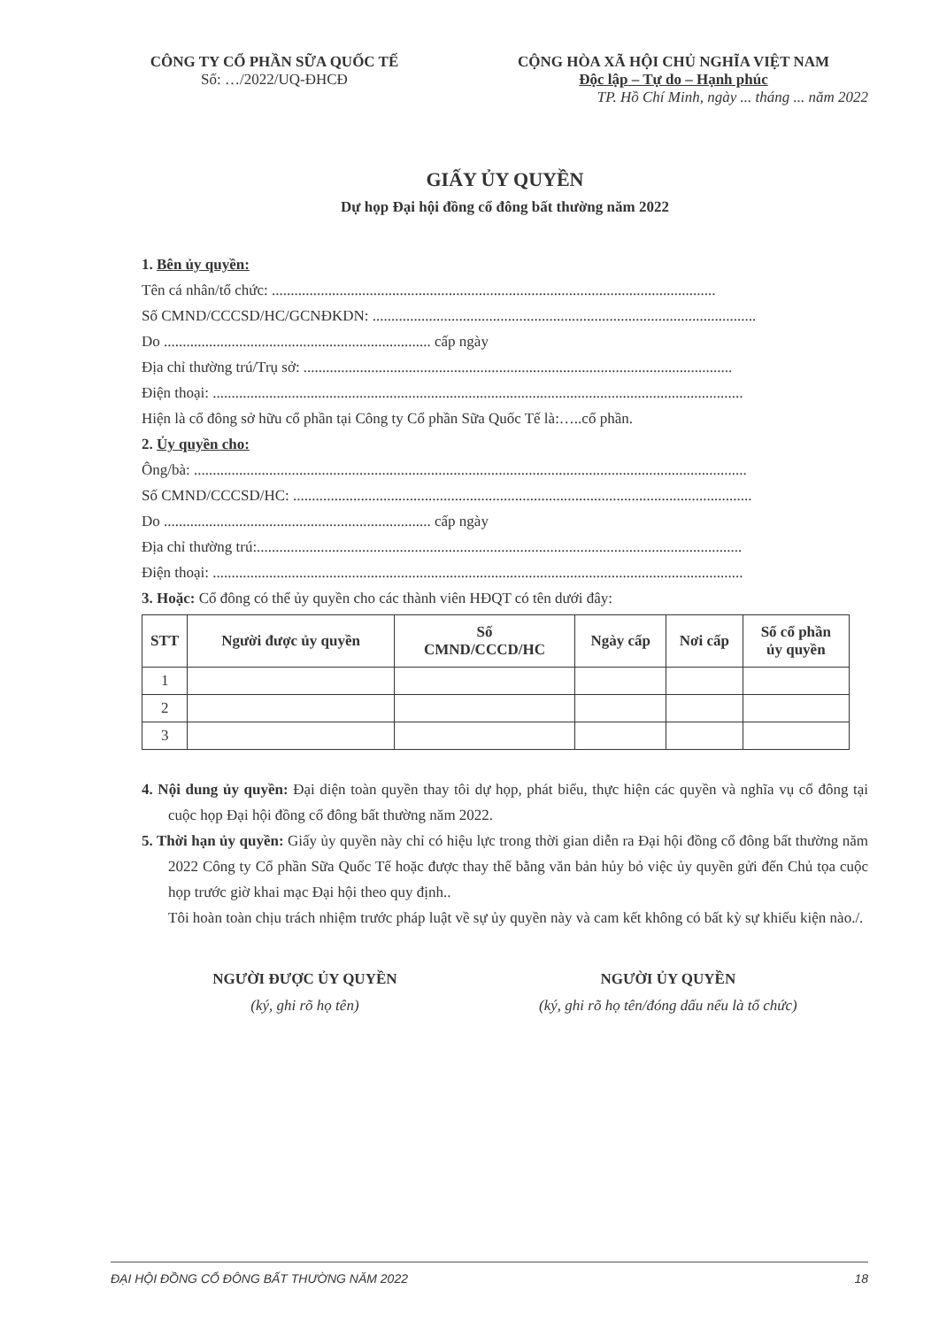CÔNG TY CỔ PHẦN SỮA QUỐC TẾ
Số: …/2022/UQ-ĐHCĐ
CỘNG HÒA XÃ HỘI CHỦ NGHĨA VIỆT NAM
Độc lập – Tự do – Hạnh phúc
TP. Hồ Chí Minh, ngày ... tháng ... năm 2022
GIẤY ỦY QUYỀN
Dự họp Đại hội đồng cổ đông bất thường năm 2022
1. Bên ủy quyền:
Tên cá nhân/tổ chức: ......................................................................................................................
Số CMND/CCCSD/HC/GCNĐKDN: ......................................................................................................
Do ....................................................................... cấp ngày
Địa chỉ thường trú/Trụ sở: ..................................................................................................................
Điện thoại: .............................................................................................................................................
Hiện là cổ đông sở hữu cổ phần tại Công ty Cổ phần Sữa Quốc Tế là:…..cổ phần.
2. Ủy quyền cho:
Ông/bà: ...................................................................................................................................................
Số CMND/CCCSD/HC: ..........................................................................................................................
Do ....................................................................... cấp ngày
Địa chỉ thường trú:.................................................................................................................................
Điện thoại: .............................................................................................................................................
3. Hoặc: Cổ đông có thể ủy quyền cho các thành viên HĐQT có tên dưới đây:
| STT | Người được ủy quyền | Số CMND/CCCD/HC | Ngày cấp | Nơi cấp | Số cổ phần ủy quyền |
| --- | --- | --- | --- | --- | --- |
| 1 | | | | | |
| 2 | | | | | |
| 3 | | | | | |
4. Nội dung ủy quyền: Đại diện toàn quyền thay tôi dự họp, phát biểu, thực hiện các quyền và nghĩa vụ cổ đông tại cuộc họp Đại hội đồng cổ đông bất thường năm 2022.
5. Thời hạn ủy quyền: Giấy ủy quyền này chỉ có hiệu lực trong thời gian diễn ra Đại hội đồng cổ đông bất thường năm 2022 Công ty Cổ phần Sữa Quốc Tế hoặc được thay thế bằng văn bản hủy bỏ việc ủy quyền gửi đến Chủ tọa cuộc họp trước giờ khai mạc Đại hội theo quy định..
Tôi hoàn toàn chịu trách nhiệm trước pháp luật về sự ủy quyền này và cam kết không có bất kỳ sự khiếu kiện nào./.
NGƯỜI ĐƯỢC ỦY QUYỀN
(ký, ghi rõ họ tên)
NGƯỜI ỦY QUYỀN
(ký, ghi rõ họ tên/đóng dấu nếu là tổ chức)
ĐẠI HỘI ĐỒNG CỔ ĐÔNG BẤT THƯỜNG NĂM 2022 18